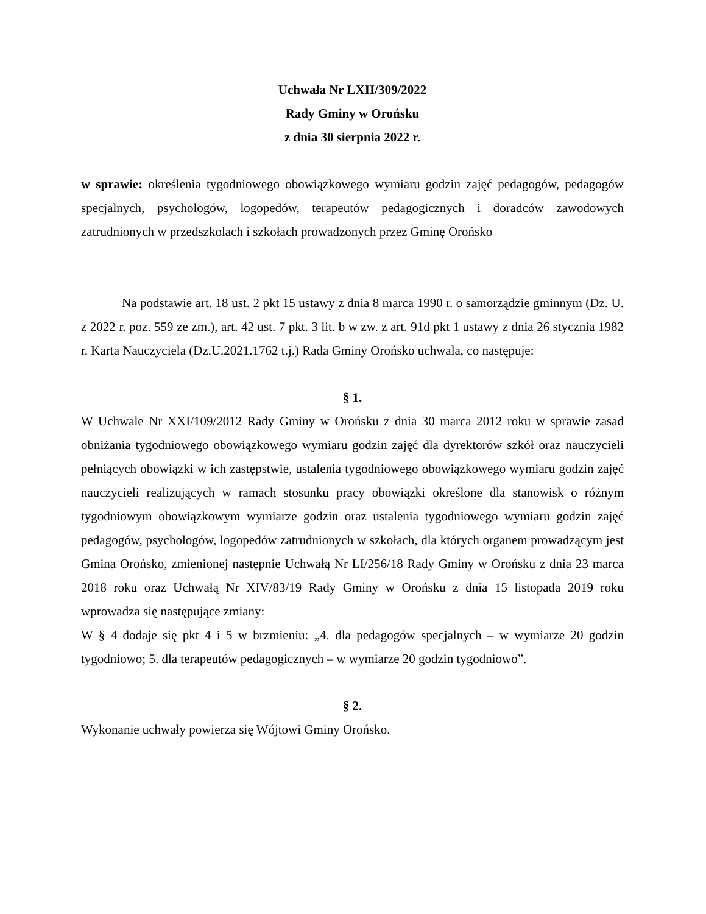Uchwała Nr LXII/309/2022
Rady Gminy w Orońsku
z dnia 30 sierpnia 2022 r.
w sprawie: określenia tygodniowego obowiązkowego wymiaru godzin zajęć pedagogów, pedagogów specjalnych, psychologów, logopedów, terapeutów pedagogicznych i doradców zawodowych zatrudnionych w przedszkolach i szkołach prowadzonych przez Gminę Orońsko
Na podstawie art. 18 ust. 2 pkt 15 ustawy z dnia 8 marca 1990 r. o samorządzie gminnym (Dz. U. z 2022 r. poz. 559 ze zm.), art. 42 ust. 7 pkt. 3 lit. b w zw. z art. 91d pkt 1 ustawy z dnia 26 stycznia 1982 r. Karta Nauczyciela (Dz.U.2021.1762 t.j.) Rada Gminy Orońsko uchwala, co następuje:
§ 1.
W Uchwale Nr XXI/109/2012 Rady Gminy w Orońsku z dnia 30 marca 2012 roku w sprawie zasad obniżania tygodniowego obowiązkowego wymiaru godzin zajęć dla dyrektorów szkół oraz nauczycieli pełniących obowiązki w ich zastępstwie, ustalenia tygodniowego obowiązkowego wymiaru godzin zajęć nauczycieli realizujących w ramach stosunku pracy obowiązki określone dla stanowisk o różnym tygodniowym obowiązkowym wymiarze godzin oraz ustalenia tygodniowego wymiaru godzin zajęć pedagogów, psychologów, logopedów zatrudnionych w szkołach, dla których organem prowadzącym jest Gmina Orońsko, zmienionej następnie Uchwałą Nr LI/256/18 Rady Gminy w Orońsku z dnia 23 marca 2018 roku oraz Uchwałą Nr XIV/83/19 Rady Gminy w Orońsku z dnia 15 listopada 2019 roku wprowadza się następujące zmiany:
W § 4 dodaje się pkt 4 i 5 w brzmieniu: „4. dla pedagogów specjalnych – w wymiarze 20 godzin tygodniowo; 5. dla terapeutów pedagogicznych – w wymiarze 20 godzin tygodniowo”.
§ 2.
Wykonanie uchwały powierza się Wójtowi Gminy Orońsko.